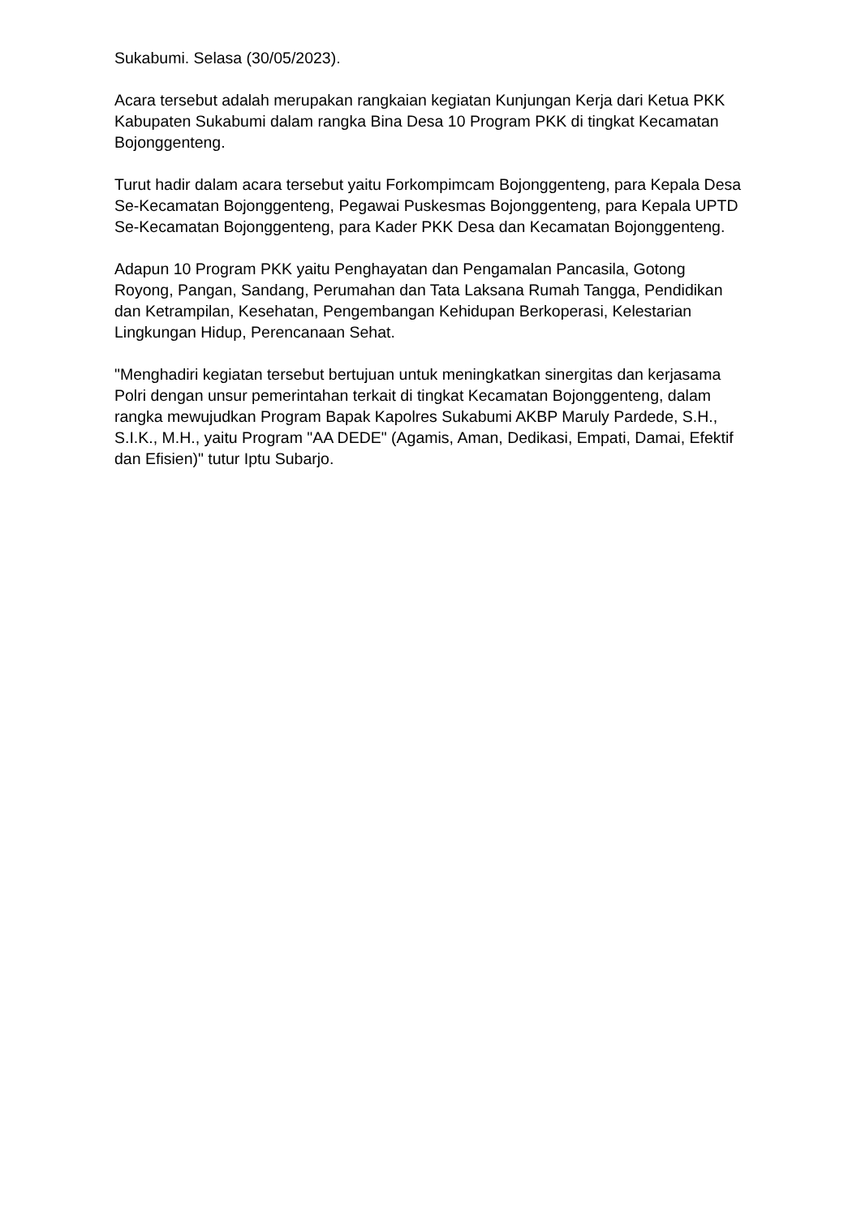Sukabumi. Selasa (30/05/2023).
Acara tersebut adalah merupakan rangkaian kegiatan Kunjungan Kerja dari Ketua PKK Kabupaten Sukabumi dalam rangka Bina Desa 10 Program PKK di tingkat Kecamatan Bojonggenteng.
Turut hadir dalam acara tersebut yaitu Forkompimcam Bojonggenteng, para Kepala Desa Se-Kecamatan Bojonggenteng, Pegawai Puskesmas Bojonggenteng, para Kepala UPTD Se-Kecamatan Bojonggenteng, para Kader PKK Desa dan Kecamatan Bojonggenteng.
Adapun 10 Program PKK yaitu Penghayatan dan Pengamalan Pancasila, Gotong Royong, Pangan, Sandang, Perumahan dan Tata Laksana Rumah Tangga, Pendidikan dan Ketrampilan, Kesehatan, Pengembangan Kehidupan Berkoperasi, Kelestarian Lingkungan Hidup, Perencanaan Sehat.
"Menghadiri kegiatan tersebut bertujuan untuk meningkatkan sinergitas dan kerjasama Polri dengan unsur pemerintahan terkait di tingkat Kecamatan Bojonggenteng, dalam rangka mewujudkan Program Bapak Kapolres Sukabumi AKBP Maruly Pardede, S.H., S.I.K., M.H., yaitu Program "AA DEDE" (Agamis, Aman, Dedikasi, Empati, Damai, Efektif dan Efisien)" tutur Iptu Subarjo.